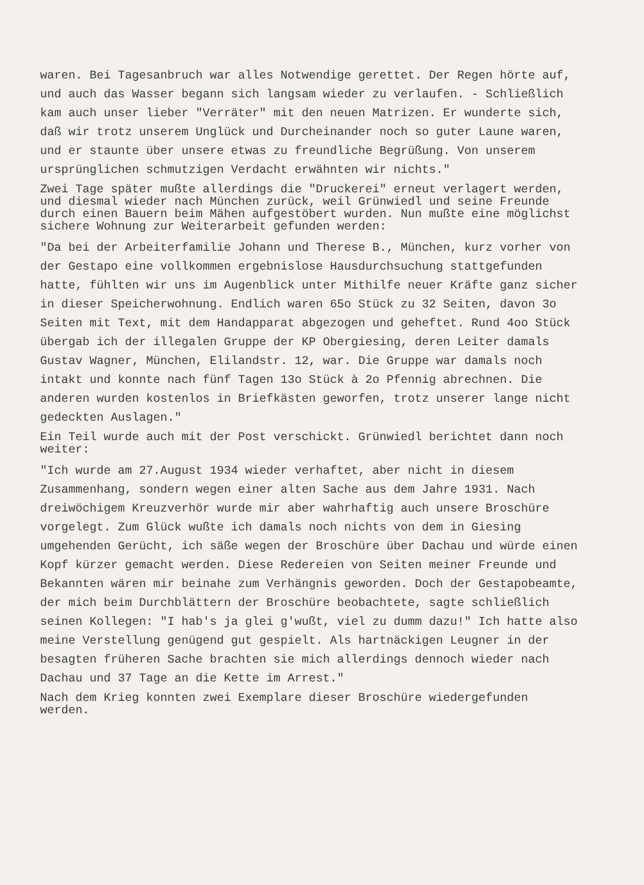waren. Bei Tagesanbruch war alles Notwendige gerettet. Der Regen hörte auf, und auch das Wasser begann sich langsam wieder zu verlaufen. - Schließlich kam auch unser lieber "Verräter" mit den neuen Matrizen. Er wunderte sich, daß wir trotz unserem Unglück und Durcheinander noch so guter Laune waren, und er staunte über unsere etwas zu freundliche Begrüßung. Von unserem ursprünglichen schmutzigen Verdacht erwähnten wir nichts."
Zwei Tage später mußte allerdings die "Druckerei" erneut verlagert werden, und diesmal wieder nach München zurück, weil Grünwiedl und seine Freunde durch einen Bauern beim Mähen aufgestöbert wurden. Nun mußte eine möglichst sichere Wohnung zur Weiterarbeit gefunden werden:
"Da bei der Arbeiterfamilie Johann und Therese B., München, kurz vorher von der Gestapo eine vollkommen ergebnislose Hausdurchsuchung stattgefunden hatte, fühlten wir uns im Augenblick unter Mithilfe neuer Kräfte ganz sicher in dieser Speicherwohnung. Endlich waren 65o Stück zu 32 Seiten, davon 3o Seiten mit Text, mit dem Handapparat abgezogen und geheftet. Rund 4oo Stück übergab ich der illegalen Gruppe der KP Obergiesing, deren Leiter damals Gustav Wagner, München, Elilandstr. 12, war. Die Gruppe war damals noch intakt und konnte nach fünf Tagen 13o Stück à 2o Pfennig abrechnen. Die anderen wurden kostenlos in Briefkästen geworfen, trotz unserer lange nicht gedeckten Auslagen."
Ein Teil wurde auch mit der Post verschickt. Grünwiedl berichtet dann noch weiter:
"Ich wurde am 27.August 1934 wieder verhaftet, aber nicht in diesem Zusammenhang, sondern wegen einer alten Sache aus dem Jahre 1931. Nach dreiwöchigem Kreuzverhör wurde mir aber wahrhaftig auch unsere Broschüre vorgelegt. Zum Glück wußte ich damals noch nichts von dem in Giesing umgehenden Gerücht, ich säße wegen der Broschüre über Dachau und würde einen Kopf kürzer gemacht werden. Diese Redereien von Seiten meiner Freunde und Bekannten wären mir beinahe zum Verhängnis geworden. Doch der Gestapobeamte, der mich beim Durchblättern der Broschüre beobachtete, sagte schließlich seinen Kollegen: "I hab's ja glei g'wußt, viel zu dumm dazu!" Ich hatte also meine Verstellung genügend gut gespielt. Als hartnäckigen Leugner in der besagten früheren Sache brachten sie mich allerdings dennoch wieder nach Dachau und 37 Tage an die Kette im Arrest."
Nach dem Krieg konnten zwei Exemplare dieser Broschüre wiedergefunden werden.